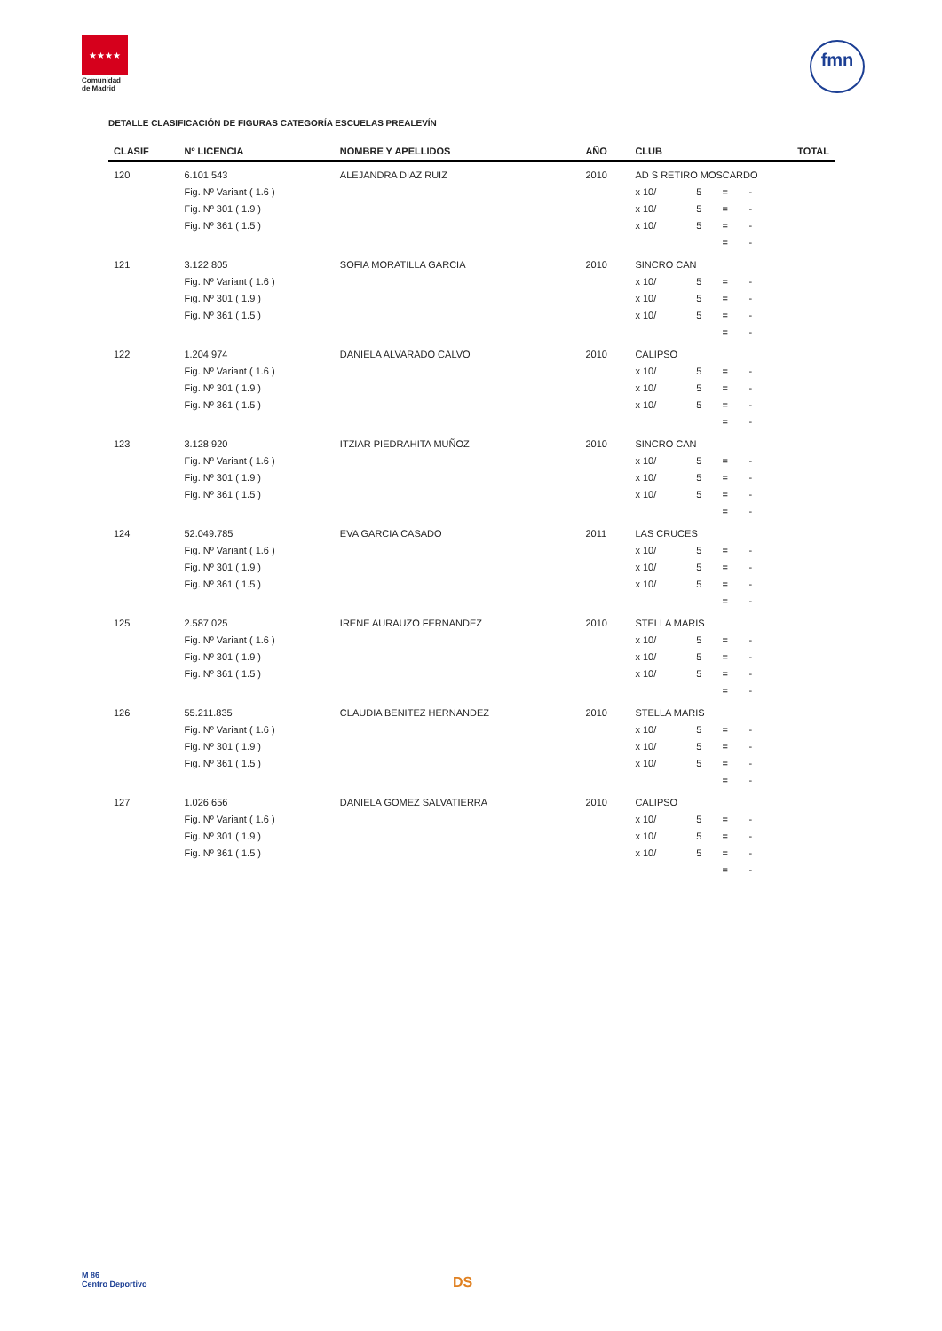★★★★
Comunidad
de Madrid
fmn
DETALLE CLASIFICACIÓN DE FIGURAS CATEGORÍA ESCUELAS PREALEVÍN
| CLASIF | Nº LICENCIA | NOMBRE Y APELLIDOS | AÑO | CLUB | | | | TOTAL |
| --- | --- | --- | --- | --- | --- | --- | --- | --- |
| 120 | 6.101.543 | ALEJANDRA DIAZ RUIZ | 2010 | AD S RETIRO MOSCARDO | | | | |
| | Fig. Nº Variant ( 1.6 ) | | | x 10/ | 5 | = | - | |
| | Fig. Nº 301 ( 1.9 ) | | | x 10/ | 5 | = | - | |
| | Fig. Nº 361 ( 1.5 ) | | | x 10/ | 5 | = | - | |
| | | | | | | = | - | |
| 121 | 3.122.805 | SOFIA MORATILLA GARCIA | 2010 | SINCRO CAN | | | | |
| | Fig. Nº Variant ( 1.6 ) | | | x 10/ | 5 | = | - | |
| | Fig. Nº 301 ( 1.9 ) | | | x 10/ | 5 | = | - | |
| | Fig. Nº 361 ( 1.5 ) | | | x 10/ | 5 | = | - | |
| | | | | | | = | - | |
| 122 | 1.204.974 | DANIELA ALVARADO CALVO | 2010 | CALIPSO | | | | |
| | Fig. Nº Variant ( 1.6 ) | | | x 10/ | 5 | = | - | |
| | Fig. Nº 301 ( 1.9 ) | | | x 10/ | 5 | = | - | |
| | Fig. Nº 361 ( 1.5 ) | | | x 10/ | 5 | = | - | |
| | | | | | | = | - | |
| 123 | 3.128.920 | ITZIAR PIEDRAHITA MUÑOZ | 2010 | SINCRO CAN | | | | |
| | Fig. Nº Variant ( 1.6 ) | | | x 10/ | 5 | = | - | |
| | Fig. Nº 301 ( 1.9 ) | | | x 10/ | 5 | = | - | |
| | Fig. Nº 361 ( 1.5 ) | | | x 10/ | 5 | = | - | |
| | | | | | | = | - | |
| 124 | 52.049.785 | EVA GARCIA CASADO | 2011 | LAS CRUCES | | | | |
| | Fig. Nº Variant ( 1.6 ) | | | x 10/ | 5 | = | - | |
| | Fig. Nº 301 ( 1.9 ) | | | x 10/ | 5 | = | - | |
| | Fig. Nº 361 ( 1.5 ) | | | x 10/ | 5 | = | - | |
| | | | | | | = | - | |
| 125 | 2.587.025 | IRENE AURAUZO FERNANDEZ | 2010 | STELLA MARIS | | | | |
| | Fig. Nº Variant ( 1.6 ) | | | x 10/ | 5 | = | - | |
| | Fig. Nº 301 ( 1.9 ) | | | x 10/ | 5 | = | - | |
| | Fig. Nº 361 ( 1.5 ) | | | x 10/ | 5 | = | - | |
| | | | | | | = | - | |
| 126 | 55.211.835 | CLAUDIA BENITEZ HERNANDEZ | 2010 | STELLA MARIS | | | | |
| | Fig. Nº Variant ( 1.6 ) | | | x 10/ | 5 | = | - | |
| | Fig. Nº 301 ( 1.9 ) | | | x 10/ | 5 | = | - | |
| | Fig. Nº 361 ( 1.5 ) | | | x 10/ | 5 | = | - | |
| | | | | | | = | - | |
| 127 | 1.026.656 | DANIELA GOMEZ SALVATIERRA | 2010 | CALIPSO | | | | |
| | Fig. Nº Variant ( 1.6 ) | | | x 10/ | 5 | = | - | |
| | Fig. Nº 301 ( 1.9 ) | | | x 10/ | 5 | = | - | |
| | Fig. Nº 361 ( 1.5 ) | | | x 10/ | 5 | = | - | |
| | | | | | | = | - | |
M 86
Centro Deportivo
DS